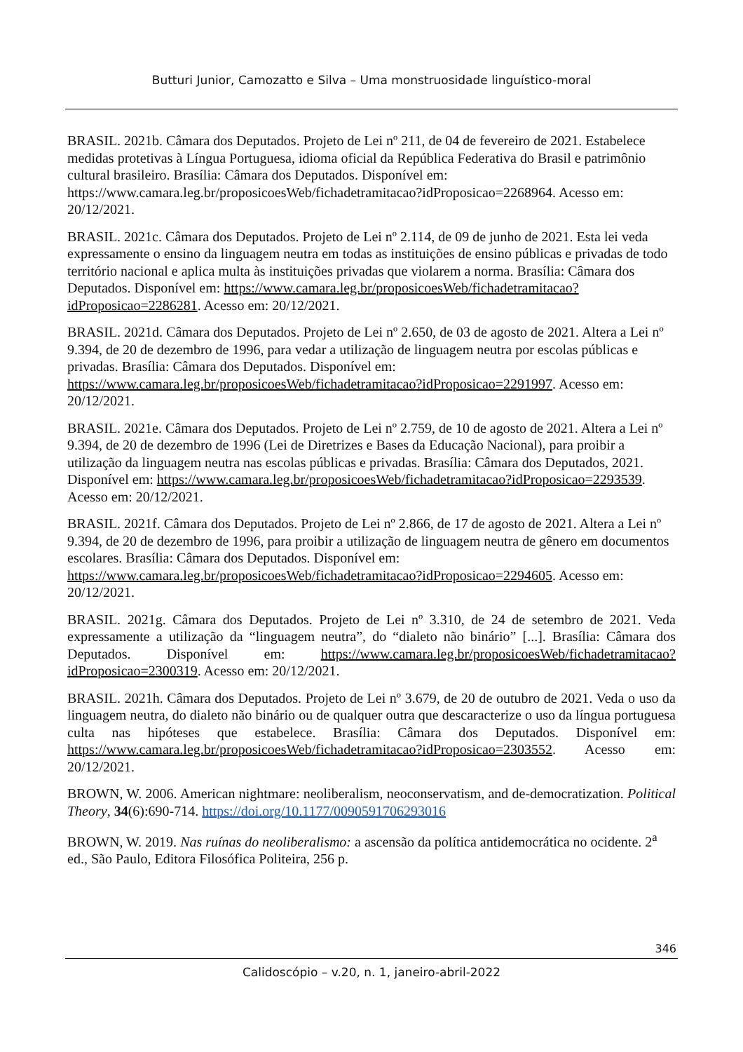Butturi Junior, Camozatto e Silva – Uma monstruosidade linguístico-moral
BRASIL. 2021b. Câmara dos Deputados. Projeto de Lei nº 211, de 04 de fevereiro de 2021. Estabelece medidas protetivas à Língua Portuguesa, idioma oficial da República Federativa do Brasil e patrimônio cultural brasileiro. Brasília: Câmara dos Deputados. Disponível em: https://www.camara.leg.br/proposicoesWeb/fichadetramitacao?idProposicao=2268964. Acesso em: 20/12/2021.
BRASIL. 2021c. Câmara dos Deputados. Projeto de Lei nº 2.114, de 09 de junho de 2021. Esta lei veda expressamente o ensino da linguagem neutra em todas as instituições de ensino públicas e privadas de todo território nacional e aplica multa às instituições privadas que violarem a norma. Brasília: Câmara dos Deputados. Disponível em: https://www.camara.leg.br/proposicoesWeb/fichadetramitacao?idProposicao=2286281. Acesso em: 20/12/2021.
BRASIL. 2021d. Câmara dos Deputados. Projeto de Lei nº 2.650, de 03 de agosto de 2021. Altera a Lei nº 9.394, de 20 de dezembro de 1996, para vedar a utilização de linguagem neutra por escolas públicas e privadas. Brasília: Câmara dos Deputados. Disponível em: https://www.camara.leg.br/proposicoesWeb/fichadetramitacao?idProposicao=2291997. Acesso em: 20/12/2021.
BRASIL. 2021e. Câmara dos Deputados. Projeto de Lei nº 2.759, de 10 de agosto de 2021. Altera a Lei nº 9.394, de 20 de dezembro de 1996 (Lei de Diretrizes e Bases da Educação Nacional), para proibir a utilização da linguagem neutra nas escolas públicas e privadas. Brasília: Câmara dos Deputados, 2021. Disponível em: https://www.camara.leg.br/proposicoesWeb/fichadetramitacao?idProposicao=2293539. Acesso em: 20/12/2021.
BRASIL. 2021f. Câmara dos Deputados. Projeto de Lei nº 2.866, de 17 de agosto de 2021. Altera a Lei nº 9.394, de 20 de dezembro de 1996, para proibir a utilização de linguagem neutra de gênero em documentos escolares. Brasília: Câmara dos Deputados. Disponível em: https://www.camara.leg.br/proposicoesWeb/fichadetramitacao?idProposicao=2294605. Acesso em: 20/12/2021.
BRASIL. 2021g. Câmara dos Deputados. Projeto de Lei nº 3.310, de 24 de setembro de 2021. Veda expressamente a utilização da “linguagem neutra”, do “dialeto não binário” [...]. Brasília: Câmara dos Deputados. Disponível em: https://www.camara.leg.br/proposicoesWeb/fichadetramitacao?idProposicao=2300319. Acesso em: 20/12/2021.
BRASIL. 2021h. Câmara dos Deputados. Projeto de Lei nº 3.679, de 20 de outubro de 2021. Veda o uso da linguagem neutra, do dialeto não binário ou de qualquer outra que descaracterize o uso da língua portuguesa culta nas hipóteses que estabelece. Brasília: Câmara dos Deputados. Disponível em: https://www.camara.leg.br/proposicoesWeb/fichadetramitacao?idProposicao=2303552. Acesso em: 20/12/2021.
BROWN, W. 2006. American nightmare: neoliberalism, neoconservatism, and de-democratization. Political Theory, 34(6):690-714. https://doi.org/10.1177/0090591706293016
BROWN, W. 2019. Nas ruínas do neoliberalismo: a ascensão da política antidemocrática no ocidente. 2<sup>a</sup> ed., São Paulo, Editora Filosófica Politeira, 256 p.
346
Calidoscópio – v.20, n. 1, janeiro-abril-2022